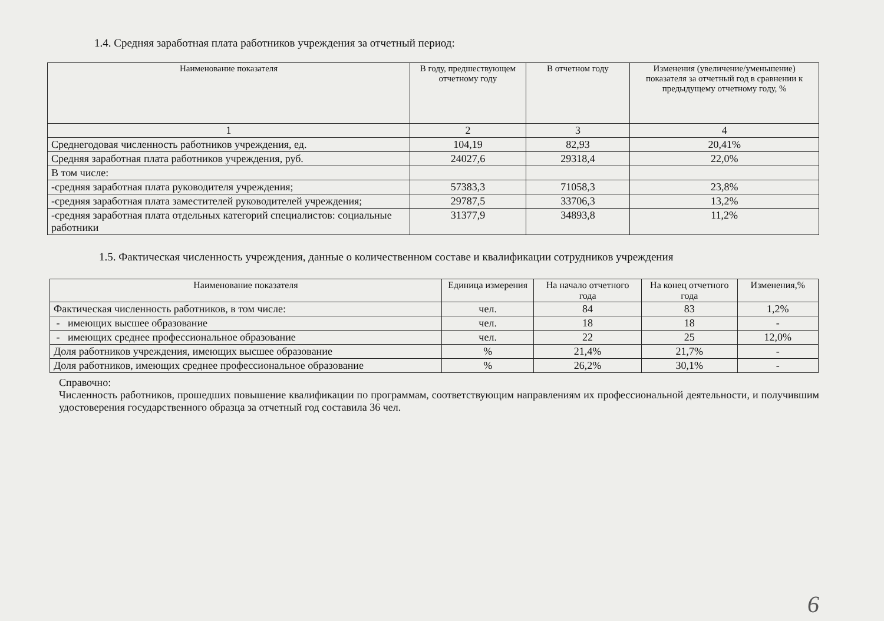1.4. Средняя заработная плата работников учреждения за отчетный период:
| Наименование показателя | В году, предшествующем отчетному году | В отчетном году | Изменения (увеличение/уменьшение) показателя за отчетный год в сравнении к предыдущему отчетному году, % |
| --- | --- | --- | --- |
| 1 | 2 | 3 | 4 |
| Среднегодовая численность работников учреждения, ед. | 104,19 | 82,93 | 20,41% |
| Средняя заработная плата работников учреждения, руб. | 24027,6 | 29318,4 | 22,0% |
| В том числе: | | | |
| -средняя заработная плата руководителя учреждения; | 57383,3 | 71058,3 | 23,8% |
| -средняя заработная плата заместителей руководителей учреждения; | 29787,5 | 33706,3 | 13,2% |
| -средняя заработная плата отдельных категорий специалистов: социальные работники | 31377,9 | 34893,8 | 11,2% |
1.5. Фактическая численность учреждения, данные о количественном составе и квалификации сотрудников учреждения
| Наименование показателя | Единица измерения | На начало отчетного года | На конец отчетного года | Изменения,% |
| --- | --- | --- | --- | --- |
| Фактическая численность работников, в том числе: | чел. | 84 | 83 | 1,2% |
| - имеющих высшее образование | чел. | 18 | 18 | - |
| - имеющих среднее профессиональное образование | чел. | 22 | 25 | 12,0% |
| Доля работников учреждения, имеющих высшее образование | % | 21,4% | 21,7% | - |
| Доля работников, имеющих среднее профессиональное образование | % | 26,2% | 30,1% | - |
Справочно:
Численность работников, прошедших повышение квалификации по программам, соответствующим направлениям их профессиональной деятельности, и получившим удостоверения государственного образца за отчетный год составила 36 чел.
6